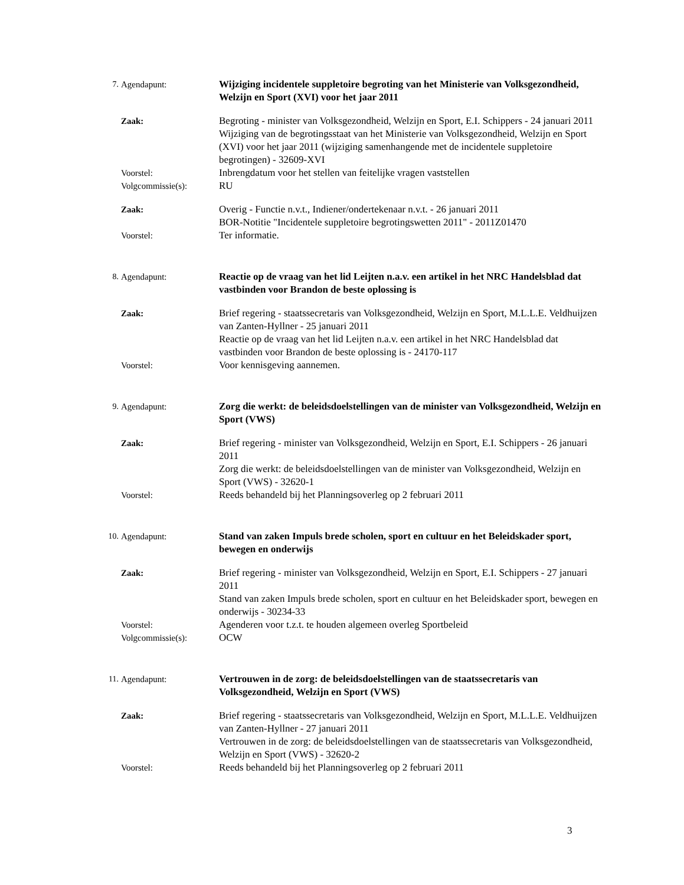7. Agendapunt: Wijziging incidentele suppletoire begroting van het Ministerie van Volksgezondheid, Welzijn en Sport (XVI) voor het jaar 2011
Zaak: Begroting - minister van Volksgezondheid, Welzijn en Sport, E.I. Schippers - 24 januari 2011
Wijziging van de begrotingsstaat van het Ministerie van Volksgezondheid, Welzijn en Sport (XVI) voor het jaar 2011 (wijziging samenhangende met de incidentele suppletoire begrotingen) - 32609-XVI
Voorstel: Inbrengdatum voor het stellen van feitelijke vragen vaststellen
Volgcommissie(s): RU
Zaak: Overig - Functie n.v.t., Indiener/ondertekenaar n.v.t. - 26 januari 2011
BOR-Notitie "Incidentele suppletoire begrotingswetten 2011" - 2011Z01470
Voorstel: Ter informatie.
8. Agendapunt: Reactie op de vraag van het lid Leijten n.a.v. een artikel in het NRC Handelsblad dat vastbinden voor Brandon de beste oplossing is
Zaak: Brief regering - staatssecretaris van Volksgezondheid, Welzijn en Sport, M.L.L.E. Veldhuijzen van Zanten-Hyllner - 25 januari 2011
Reactie op de vraag van het lid Leijten n.a.v. een artikel in het NRC Handelsblad dat vastbinden voor Brandon de beste oplossing is - 24170-117
Voorstel: Voor kennisgeving aannemen.
9. Agendapunt: Zorg die werkt: de beleidsdoelstellingen van de minister van Volksgezondheid, Welzijn en Sport (VWS)
Zaak: Brief regering - minister van Volksgezondheid, Welzijn en Sport, E.I. Schippers - 26 januari 2011
Zorg die werkt: de beleidsdoelstellingen van de minister van Volksgezondheid, Welzijn en Sport (VWS) - 32620-1
Voorstel: Reeds behandeld bij het Planningsoverleg op 2 februari 2011
10. Agendapunt: Stand van zaken Impuls brede scholen, sport en cultuur en het Beleidskader sport, bewegen en onderwijs
Zaak: Brief regering - minister van Volksgezondheid, Welzijn en Sport, E.I. Schippers - 27 januari 2011
Stand van zaken Impuls brede scholen, sport en cultuur en het Beleidskader sport, bewegen en onderwijs - 30234-33
Voorstel: Agenderen voor t.z.t. te houden algemeen overleg Sportbeleid
Volgcommissie(s): OCW
11. Agendapunt: Vertrouwen in de zorg: de beleidsdoelstellingen van de staatssecretaris van Volksgezondheid, Welzijn en Sport (VWS)
Zaak: Brief regering - staatssecretaris van Volksgezondheid, Welzijn en Sport, M.L.L.E. Veldhuijzen van Zanten-Hyllner - 27 januari 2011
Vertrouwen in de zorg: de beleidsdoelstellingen van de staatssecretaris van Volksgezondheid, Welzijn en Sport (VWS) - 32620-2
Voorstel: Reeds behandeld bij het Planningsoverleg op 2 februari 2011
3